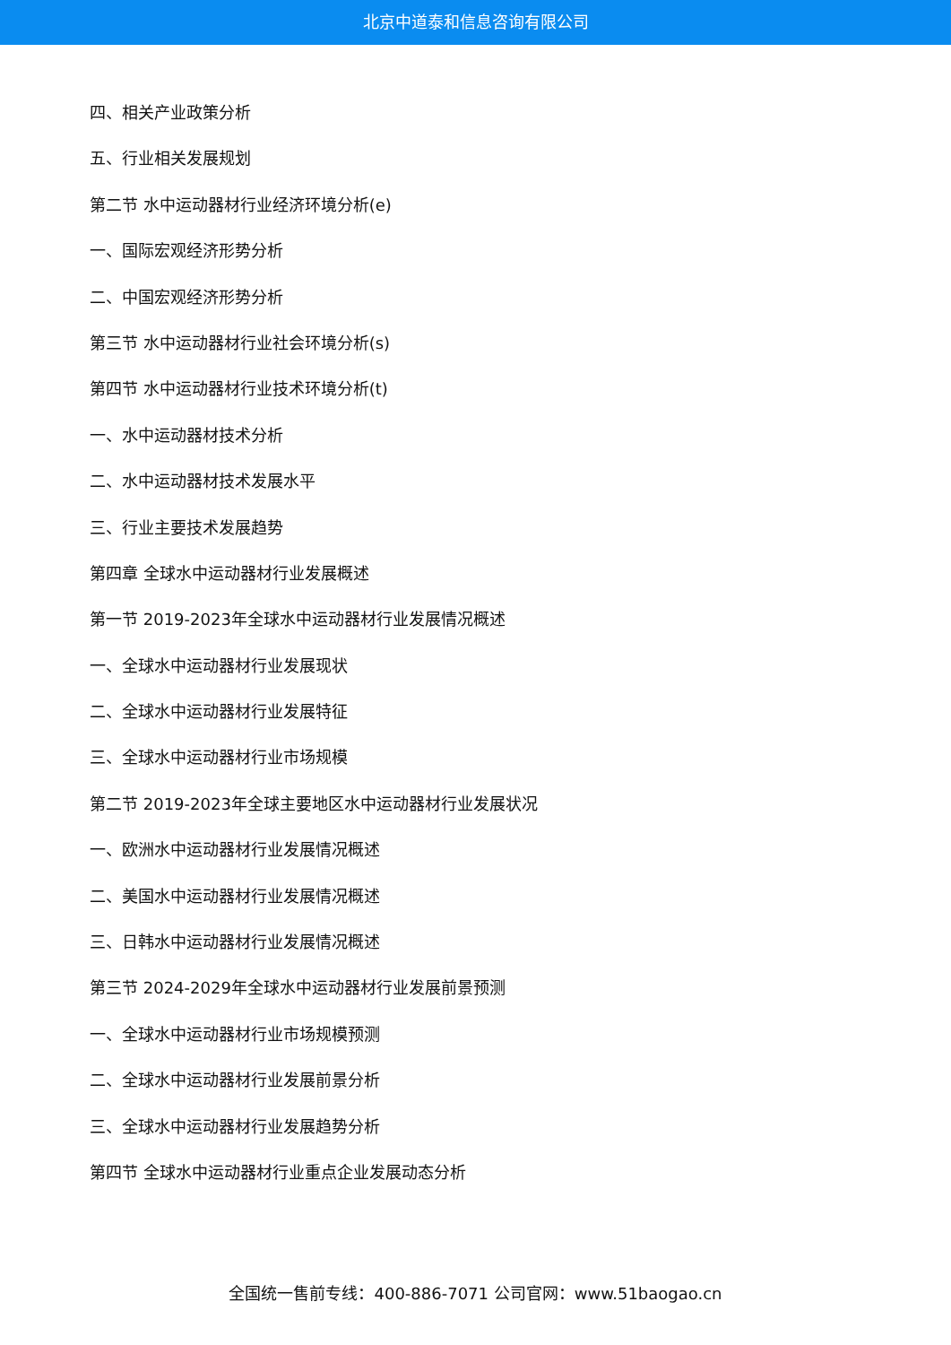北京中道泰和信息咨询有限公司
四、相关产业政策分析
五、行业相关发展规划
第二节 水中运动器材行业经济环境分析(e)
一、国际宏观经济形势分析
二、中国宏观经济形势分析
第三节 水中运动器材行业社会环境分析(s)
第四节 水中运动器材行业技术环境分析(t)
一、水中运动器材技术分析
二、水中运动器材技术发展水平
三、行业主要技术发展趋势
第四章 全球水中运动器材行业发展概述
第一节 2019-2023年全球水中运动器材行业发展情况概述
一、全球水中运动器材行业发展现状
二、全球水中运动器材行业发展特征
三、全球水中运动器材行业市场规模
第二节 2019-2023年全球主要地区水中运动器材行业发展状况
一、欧洲水中运动器材行业发展情况概述
二、美国水中运动器材行业发展情况概述
三、日韩水中运动器材行业发展情况概述
第三节 2024-2029年全球水中运动器材行业发展前景预测
一、全球水中运动器材行业市场规模预测
二、全球水中运动器材行业发展前景分析
三、全球水中运动器材行业发展趋势分析
第四节 全球水中运动器材行业重点企业发展动态分析
全国统一售前专线：400-886-7071 公司官网：www.51baogao.cn